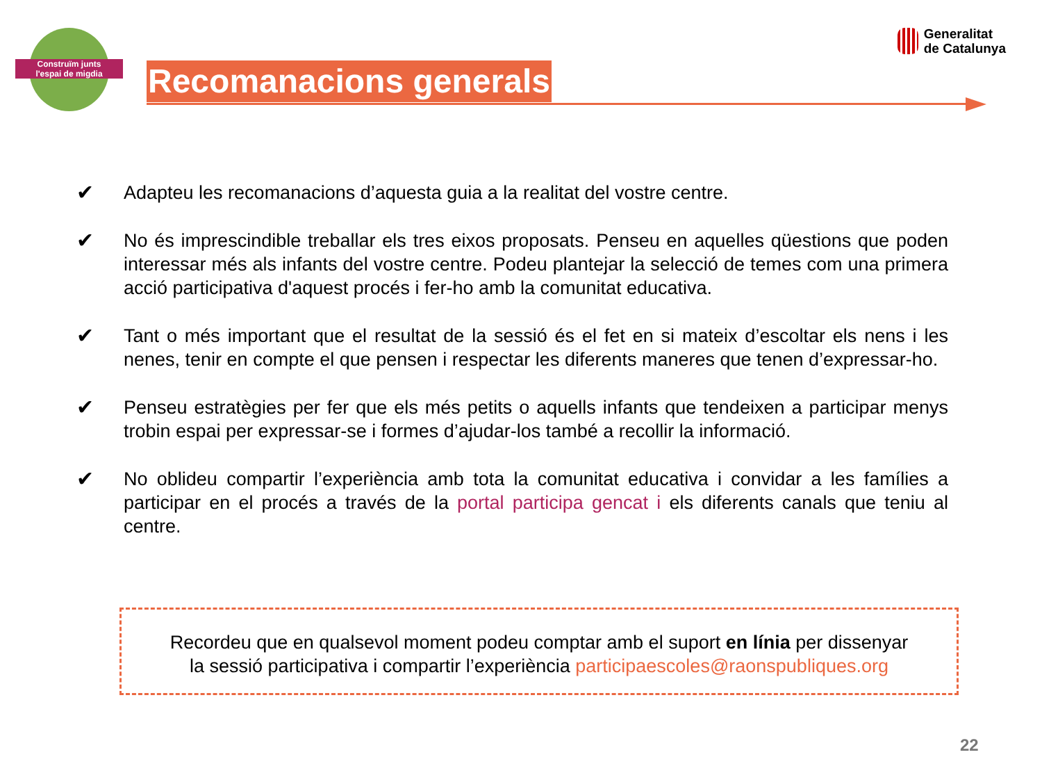Construïm junts
l'espai de migdia
Generalitat
de Catalunya
Recomanacions generals
✔ Adapteu les recomanacions d’aquesta guia a la realitat del vostre centre.
✔ No és imprescindible treballar els tres eixos proposats. Penseu en aquelles qüestions que poden interessar més als infants del vostre centre. Podeu plantejar la selecció de temes com una primera acció participativa d'aquest procés i fer-ho amb la comunitat educativa.
✔ Tant o més important que el resultat de la sessió és el fet en si mateix d’escoltar els nens i les nenes, tenir en compte el que pensen i respectar les diferents maneres que tenen d’expressar-ho.
✔ Penseu estratègies per fer que els més petits o aquells infants que tendeixen a participar menys trobin espai per expressar-se i formes d’ajudar-los també a recollir la informació.
✔ No oblideu compartir l’experiència amb tota la comunitat educativa i convidar a les famílies a participar en el procés a través de la portal participa gencat i els diferents canals que teniu al centre.
Recordeu que en qualsevol moment podeu comptar amb el suport en línia per dissenyar
la sessió participativa i compartir l’experiència participaescoles@raonspubliques.org
22